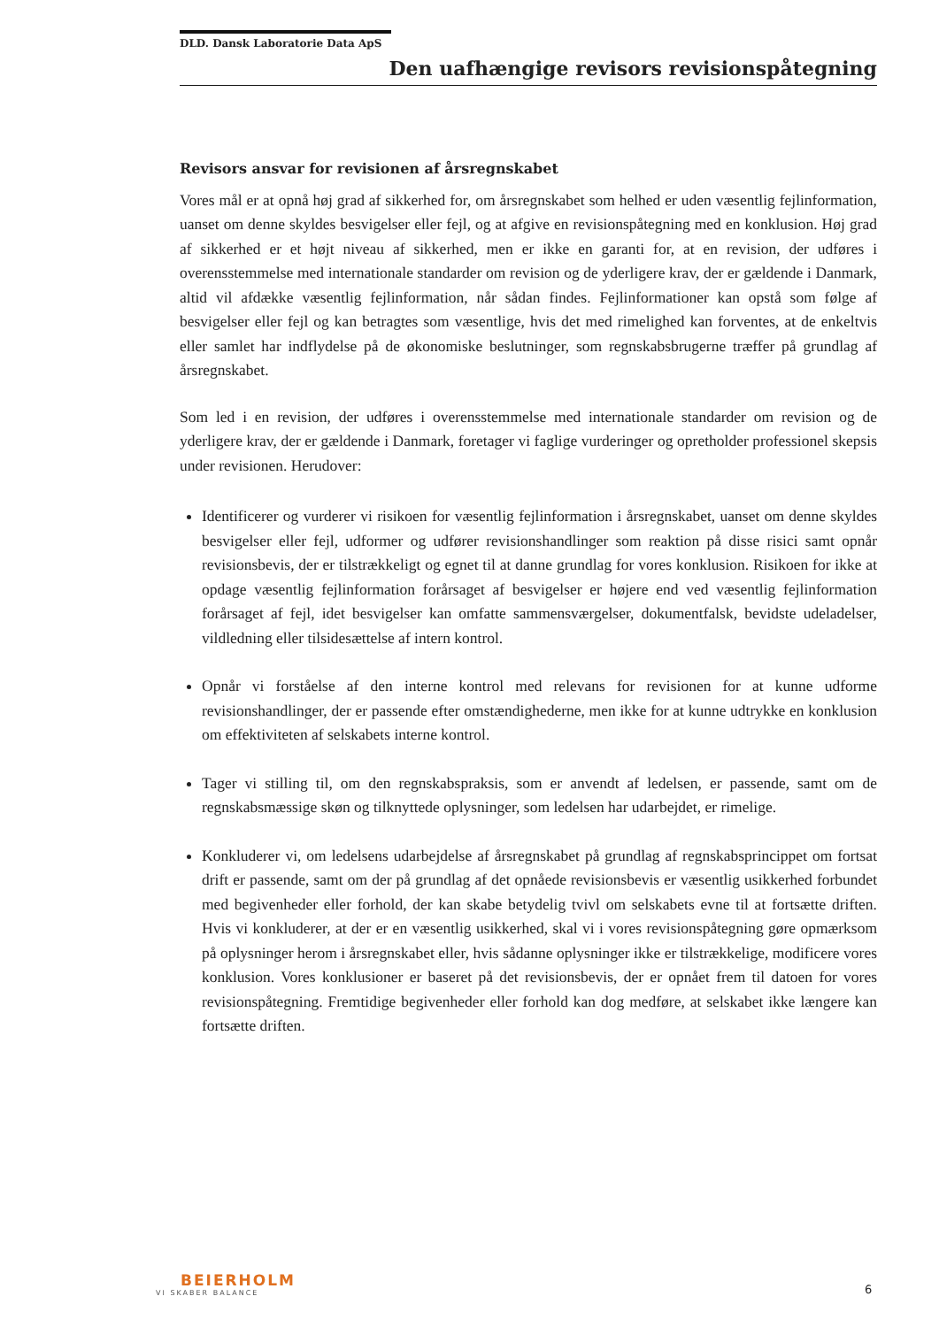DLD. Dansk Laboratorie Data ApS
Den uafhængige revisors revisionspåtegning
Revisors ansvar for revisionen af årsregnskabet
Vores mål er at opnå høj grad af sikkerhed for, om årsregnskabet som helhed er uden væsentlig fejlinformation, uanset om denne skyldes besvigelser eller fejl, og at afgive en revisionspåtegning med en konklusion. Høj grad af sikkerhed er et højt niveau af sikkerhed, men er ikke en garanti for, at en revision, der udføres i overensstemmelse med internationale standarder om revision og de yderligere krav, der er gældende i Danmark, altid vil afdække væsentlig fejlinformation, når sådan findes. Fejlinformationer kan opstå som følge af besvigelser eller fejl og kan betragtes som væsentlige, hvis det med rimelighed kan forventes, at de enkeltvis eller samlet har indflydelse på de økonomiske beslutninger, som regnskabsbrugerne træffer på grundlag af årsregnskabet.
Som led i en revision, der udføres i overensstemmelse med internationale standarder om revision og de yderligere krav, der er gældende i Danmark, foretager vi faglige vurderinger og opretholder professionel skepsis under revisionen. Herudover:
Identificerer og vurderer vi risikoen for væsentlig fejlinformation i årsregnskabet, uanset om denne skyldes besvigelser eller fejl, udformer og udfører revisionshandlinger som reaktion på disse risici samt opnår revisionsbevis, der er tilstrækkeligt og egnet til at danne grundlag for vores konklusion. Risikoen for ikke at opdage væsentlig fejlinformation forårsaget af besvigelser er højere end ved væsentlig fejlinformation forårsaget af fejl, idet besvigelser kan omfatte sammensværgelser, dokumentfalsk, bevidste udeladelser, vildledning eller tilsidesættelse af intern kontrol.
Opnår vi forståelse af den interne kontrol med relevans for revisionen for at kunne udforme revisionshandlinger, der er passende efter omstændighederne, men ikke for at kunne udtrykke en konklusion om effektiviteten af selskabets interne kontrol.
Tager vi stilling til, om den regnskabspraksis, som er anvendt af ledelsen, er passende, samt om de regnskabsmæssige skøn og tilknyttede oplysninger, som ledelsen har udarbejdet, er rimelige.
Konkluderer vi, om ledelsens udarbejdelse af årsregnskabet på grundlag af regnskabsprincippet om fortsat drift er passende, samt om der på grundlag af det opnåede revisionsbevis er væsentlig usikkerhed forbundet med begivenheder eller forhold, der kan skabe betydelig tvivl om selskabets evne til at fortsætte driften. Hvis vi konkluderer, at der er en væsentlig usikkerhed, skal vi i vores revisionspåtegning gøre opmærksom på oplysninger herom i årsregnskabet eller, hvis sådanne oplysninger ikke er tilstrækkelige, modificere vores konklusion. Vores konklusioner er baseret på det revisionsbevis, der er opnået frem til datoen for vores revisionspåtegning. Fremtidige begivenheder eller forhold kan dog medføre, at selskabet ikke længere kan fortsætte driften.
BEIERHOLM
VI SKABER BALANCE
6